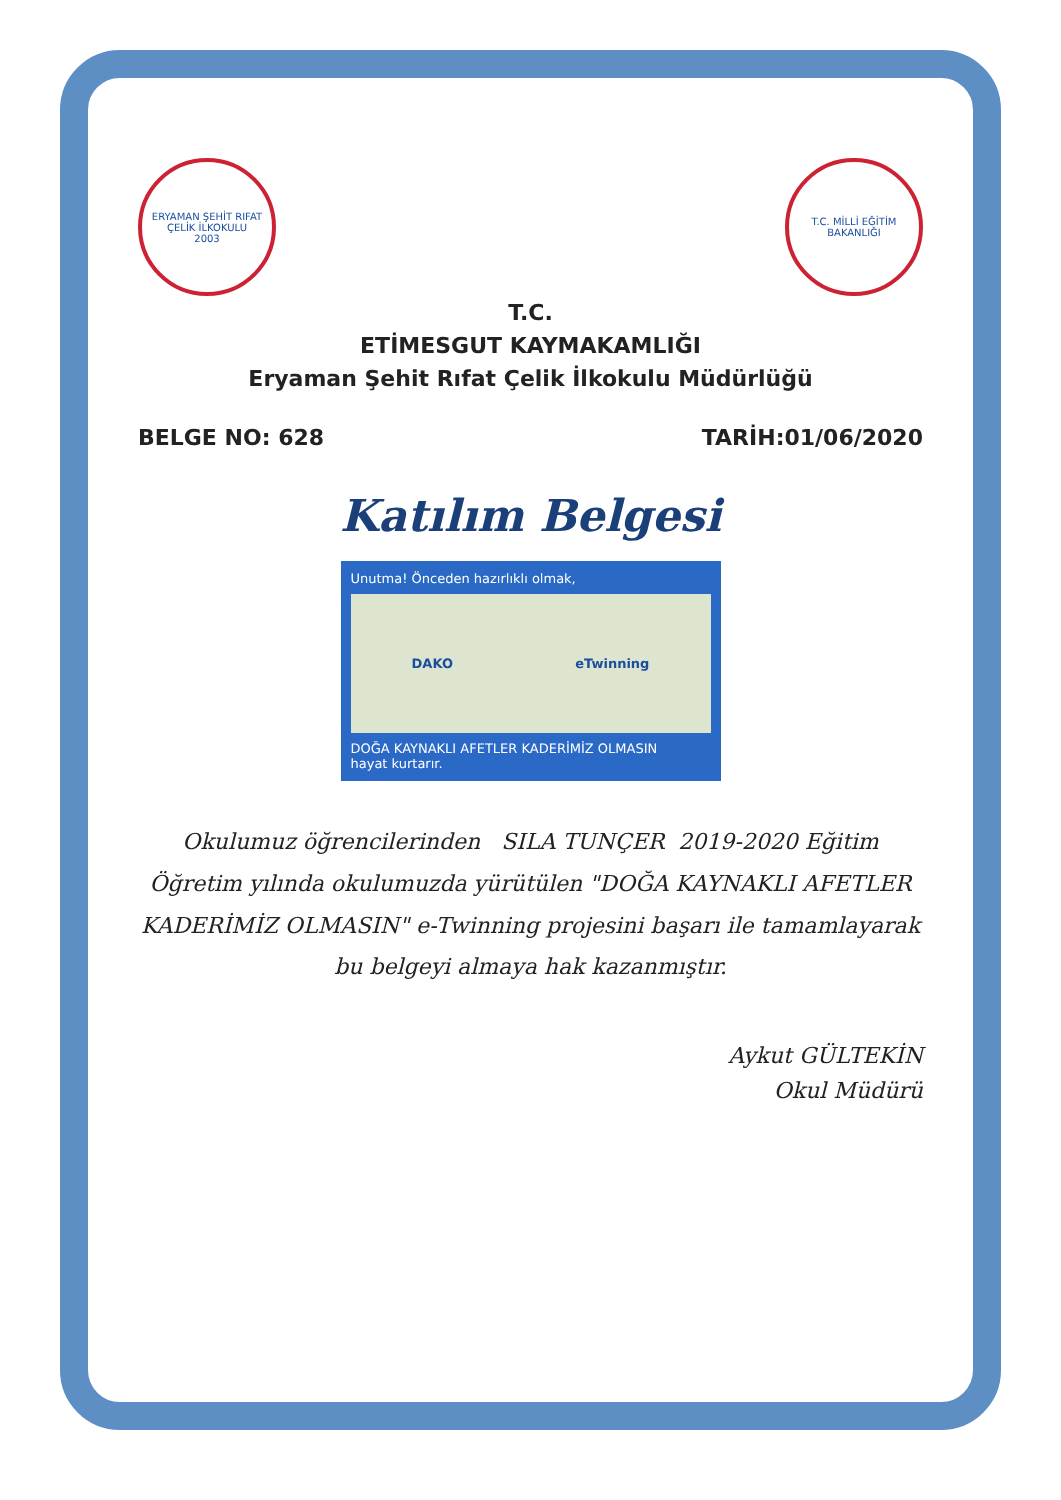ERYAMAN ŞEHİT RIFAT ÇELİK İLKOKULU
2003
T.C. MİLLİ EĞİTİM BAKANLIĞI
T.C.
ETİMESGUT KAYMAKAMLIĞI
Eryaman Şehit Rıfat Çelik İlkokulu Müdürlüğü
BELGE NO: 628 TARİH:01/06/2020
Katılım Belgesi
Unutma! Önceden hazırlıklı olmak,
DAKO eTwinning
DOĞA KAYNAKLI AFETLER KADERİMİZ OLMASIN
hayat kurtarır.
Okulumuz öğrencilerinden SILA TUNÇER 2019-2020 Eğitim Öğretim yılında okulumuzda yürütülen "DOĞA KAYNAKLI AFETLER KADERİMİZ OLMASIN" e-Twinning projesini başarı ile tamamlayarak bu belgeyi almaya hak kazanmıştır.
Aykut GÜLTEKİN
Okul Müdürü